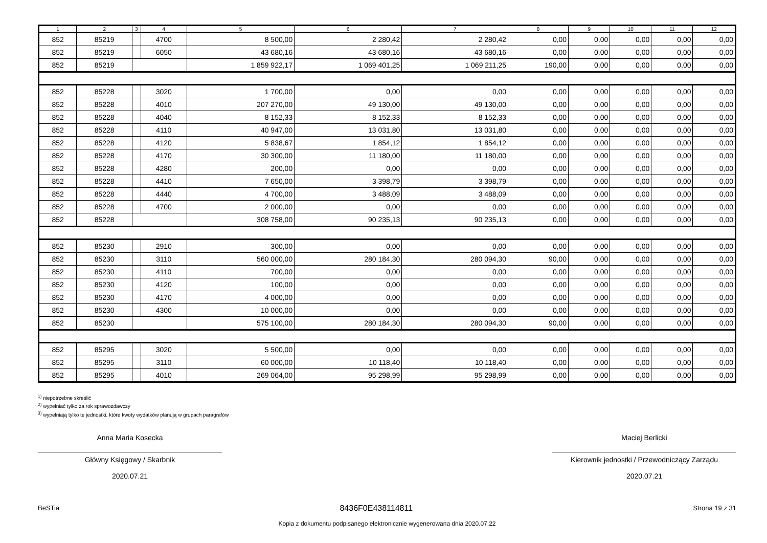| 1 | 2 | 3 | 4 | 5 | 6 | 7 | 8 | 9 | 10 | 11 | 12 |
| --- | --- | --- | --- | --- | --- | --- | --- | --- | --- | --- | --- |
| 852 | 85219 | | 4700 | 8 500,00 | 2 280,42 | 2 280,42 | 0,00 | 0,00 | 0,00 | 0,00 | 0,00 |
| 852 | 85219 | | 6050 | 43 680,16 | 43 680,16 | 43 680,16 | 0,00 | 0,00 | 0,00 | 0,00 | 0,00 |
| 852 | 85219 | | | 1 859 922,17 | 1 069 401,25 | 1 069 211,25 | 190,00 | 0,00 | 0,00 | 0,00 | 0,00 |
| 852 | 85228 | | 3020 | 1 700,00 | 0,00 | 0,00 | 0,00 | 0,00 | 0,00 | 0,00 | 0,00 |
| 852 | 85228 | | 4010 | 207 270,00 | 49 130,00 | 49 130,00 | 0,00 | 0,00 | 0,00 | 0,00 | 0,00 |
| 852 | 85228 | | 4040 | 8 152,33 | 8 152,33 | 8 152,33 | 0,00 | 0,00 | 0,00 | 0,00 | 0,00 |
| 852 | 85228 | | 4110 | 40 947,00 | 13 031,80 | 13 031,80 | 0,00 | 0,00 | 0,00 | 0,00 | 0,00 |
| 852 | 85228 | | 4120 | 5 838,67 | 1 854,12 | 1 854,12 | 0,00 | 0,00 | 0,00 | 0,00 | 0,00 |
| 852 | 85228 | | 4170 | 30 300,00 | 11 180,00 | 11 180,00 | 0,00 | 0,00 | 0,00 | 0,00 | 0,00 |
| 852 | 85228 | | 4280 | 200,00 | 0,00 | 0,00 | 0,00 | 0,00 | 0,00 | 0,00 | 0,00 |
| 852 | 85228 | | 4410 | 7 650,00 | 3 398,79 | 3 398,79 | 0,00 | 0,00 | 0,00 | 0,00 | 0,00 |
| 852 | 85228 | | 4440 | 4 700,00 | 3 488,09 | 3 488,09 | 0,00 | 0,00 | 0,00 | 0,00 | 0,00 |
| 852 | 85228 | | 4700 | 2 000,00 | 0,00 | 0,00 | 0,00 | 0,00 | 0,00 | 0,00 | 0,00 |
| 852 | 85228 | | | 308 758,00 | 90 235,13 | 90 235,13 | 0,00 | 0,00 | 0,00 | 0,00 | 0,00 |
| 852 | 85230 | | 2910 | 300,00 | 0,00 | 0,00 | 0,00 | 0,00 | 0,00 | 0,00 | 0,00 |
| 852 | 85230 | | 3110 | 560 000,00 | 280 184,30 | 280 094,30 | 90,00 | 0,00 | 0,00 | 0,00 | 0,00 |
| 852 | 85230 | | 4110 | 700,00 | 0,00 | 0,00 | 0,00 | 0,00 | 0,00 | 0,00 | 0,00 |
| 852 | 85230 | | 4120 | 100,00 | 0,00 | 0,00 | 0,00 | 0,00 | 0,00 | 0,00 | 0,00 |
| 852 | 85230 | | 4170 | 4 000,00 | 0,00 | 0,00 | 0,00 | 0,00 | 0,00 | 0,00 | 0,00 |
| 852 | 85230 | | 4300 | 10 000,00 | 0,00 | 0,00 | 0,00 | 0,00 | 0,00 | 0,00 | 0,00 |
| 852 | 85230 | | | 575 100,00 | 280 184,30 | 280 094,30 | 90,00 | 0,00 | 0,00 | 0,00 | 0,00 |
| 852 | 85295 | | 3020 | 5 500,00 | 0,00 | 0,00 | 0,00 | 0,00 | 0,00 | 0,00 | 0,00 |
| 852 | 85295 | | 3110 | 60 000,00 | 10 118,40 | 10 118,40 | 0,00 | 0,00 | 0,00 | 0,00 | 0,00 |
| 852 | 85295 | | 4010 | 269 064,00 | 95 298,99 | 95 298,99 | 0,00 | 0,00 | 0,00 | 0,00 | 0,00 |
<sup>1)</sup> niepotrzebne skreślić
<sup>2)</sup> wypełniać tylko za rok sprawozdawczy
<sup>3)</sup> wypełniają tylko te jednostki, które kwoty wydatków planują w grupach paragrafów
Anna Maria Kosecka
Główny Księgowy / Skarbnik
2020.07.21
Maciej Berlicki
Kierownik jednostki / Przewodniczący Zarządu
2020.07.21
BeSTia 8436F0E438114811 Strona 19 z 31
Kopia z dokumentu podpisanego elektronicznie wygenerowana dnia 2020.07.22